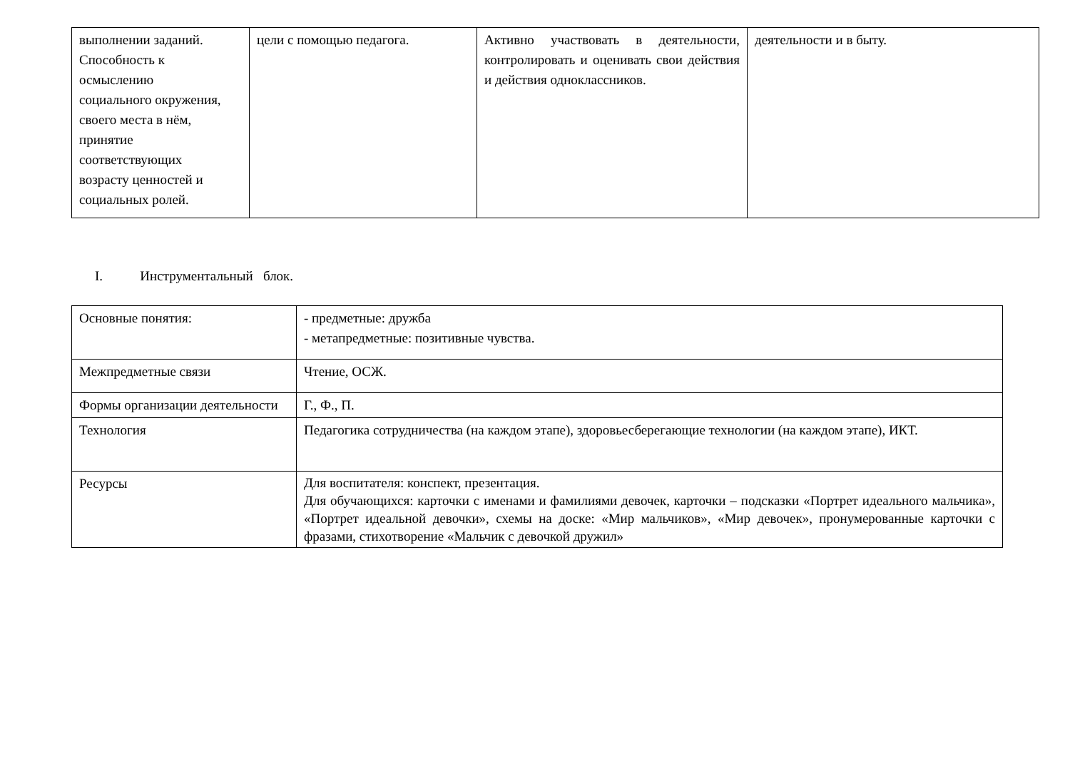| выполнении заданий. Способность к осмыслению социального окружения, своего места в нём, принятие соответствующих возрасту ценностей и социальных ролей. | цели с помощью педагога. | Активно участвовать в деятельности, контролировать и оценивать свои действия и действия одноклассников. | деятельности и в быту. |
I. Инструментальный блок.
| Основные понятия: | - предметные: дружба - метапредметные: позитивные чувства. |
| Межпредметные связи | Чтение, ОСЖ. |
| Формы организации деятельности | Г., Ф., П. |
| Технология | Педагогика сотрудничества (на каждом этапе), здоровьесберегающие технологии (на каждом этапе), ИКТ. |
| Ресурсы | Для воспитателя: конспект, презентация. Для обучающихся: карточки с именами и фамилиями девочек, карточки – подсказки «Портрет идеального мальчика», «Портрет идеальной девочки», схемы на доске: «Мир мальчиков», «Мир девочек», пронумерованные карточки с фразами, стихотворение «Мальчик с девочкой дружил» |